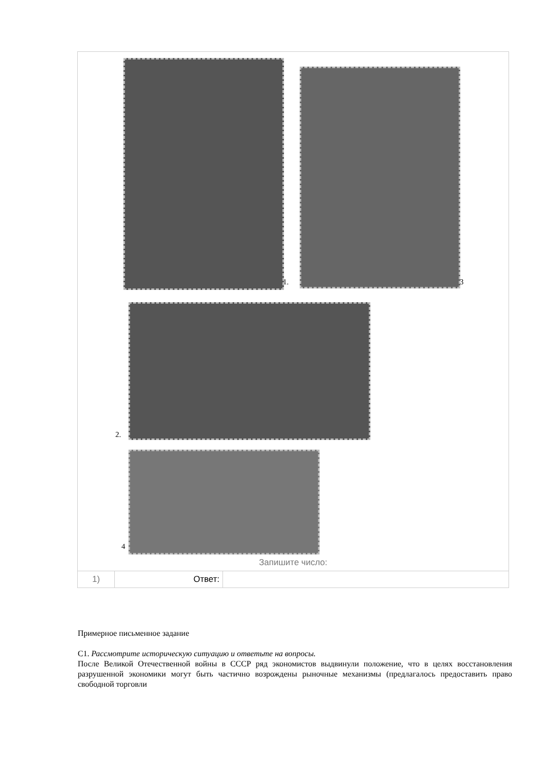1. 3
2.
4
Запишите число:
| 1) | Ответ: | |
Примерное письменное задание
С1. Рассмотрите историческую ситуацию и ответьте на вопросы.
После Великой Отечественной войны в СССР ряд экономистов выдвинули положение, что в целях восстановления разрушенной экономики могут быть частично возрождены рыночные механизмы (предлагалось предоставить право свободной торговли